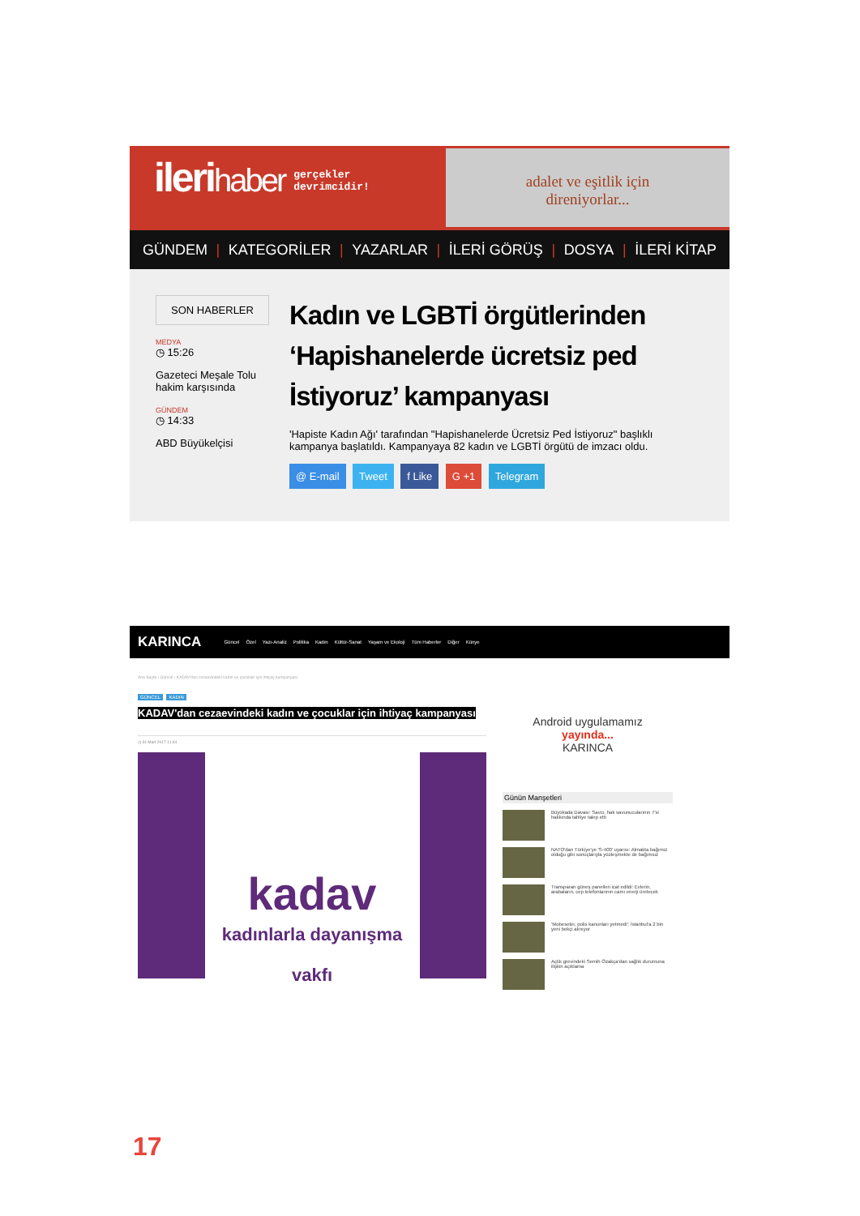ilerihaber gerçekler
devrimcidir!
adalet ve eşitlik için
direniyorlar...
GÜNDEM | KATEGORİLER | YAZARLAR | İLERİ GÖRÜŞ | DOSYA | İLERİ KİTAP
SON HABERLER
MEDYA
◷ 15:26
Gazeteci Meşale Tolu hakim karşısında
GÜNDEM
◷ 14:33
ABD Büyükelçisi
Kadın ve LGBTİ örgütlerinden ‘Hapishanelerde ücretsiz ped İstiyoruz’ kampanyası
'Hapiste Kadın Ağı' tarafından "Hapishanelerde Ücretsiz Ped İstiyoruz" başlıklı kampanya başlatıldı. Kampanyaya 82 kadın ve LGBTİ örgütü de imzacı oldu.
@ E-mail Tweet f Like G +1 Telegram
KARINCA Güncel Özel Yazı-Analiz Politika Kadın Kültür-Sanat Yaşam ve Ekoloji Tüm Haberler Diğer Künye
Ana Sayfa › Güncel › KADAV'dan cezaevindeki kadın ve çocuklar için ihtiyaç kampanyası
GÜNCEL KADIN
KADAV'dan cezaevindeki kadın ve çocuklar için ihtiyaç kampanyası
◷ 31 Mart 2017 11:44
kadav
kadınlarla dayanışma vakfı
Android uygulamamız
yayında...
KARINCA
Günün Manşetleri
Büyükada Davası: Savcı, hak savunucularının 7'si hakkında tahliye talep etti
NATO'dan Türkiye'ye 'S-400' uyarısı: Almakta bağımız olduğu gibi sonuçlarıyla yüzleşmekte de bağımsız
Transparan güneş panelleri icat edildi: Evlerin, arabaların, cep telefonlarının camı enerji üretecek
'Mobeseler, polis kanunları yetmedi': İstanbul'a 2 bin yeni bekçi alınıyor
Açlık grevindeki Semih Özakça'dan sağlık durumuna ilişkin açıklama
17